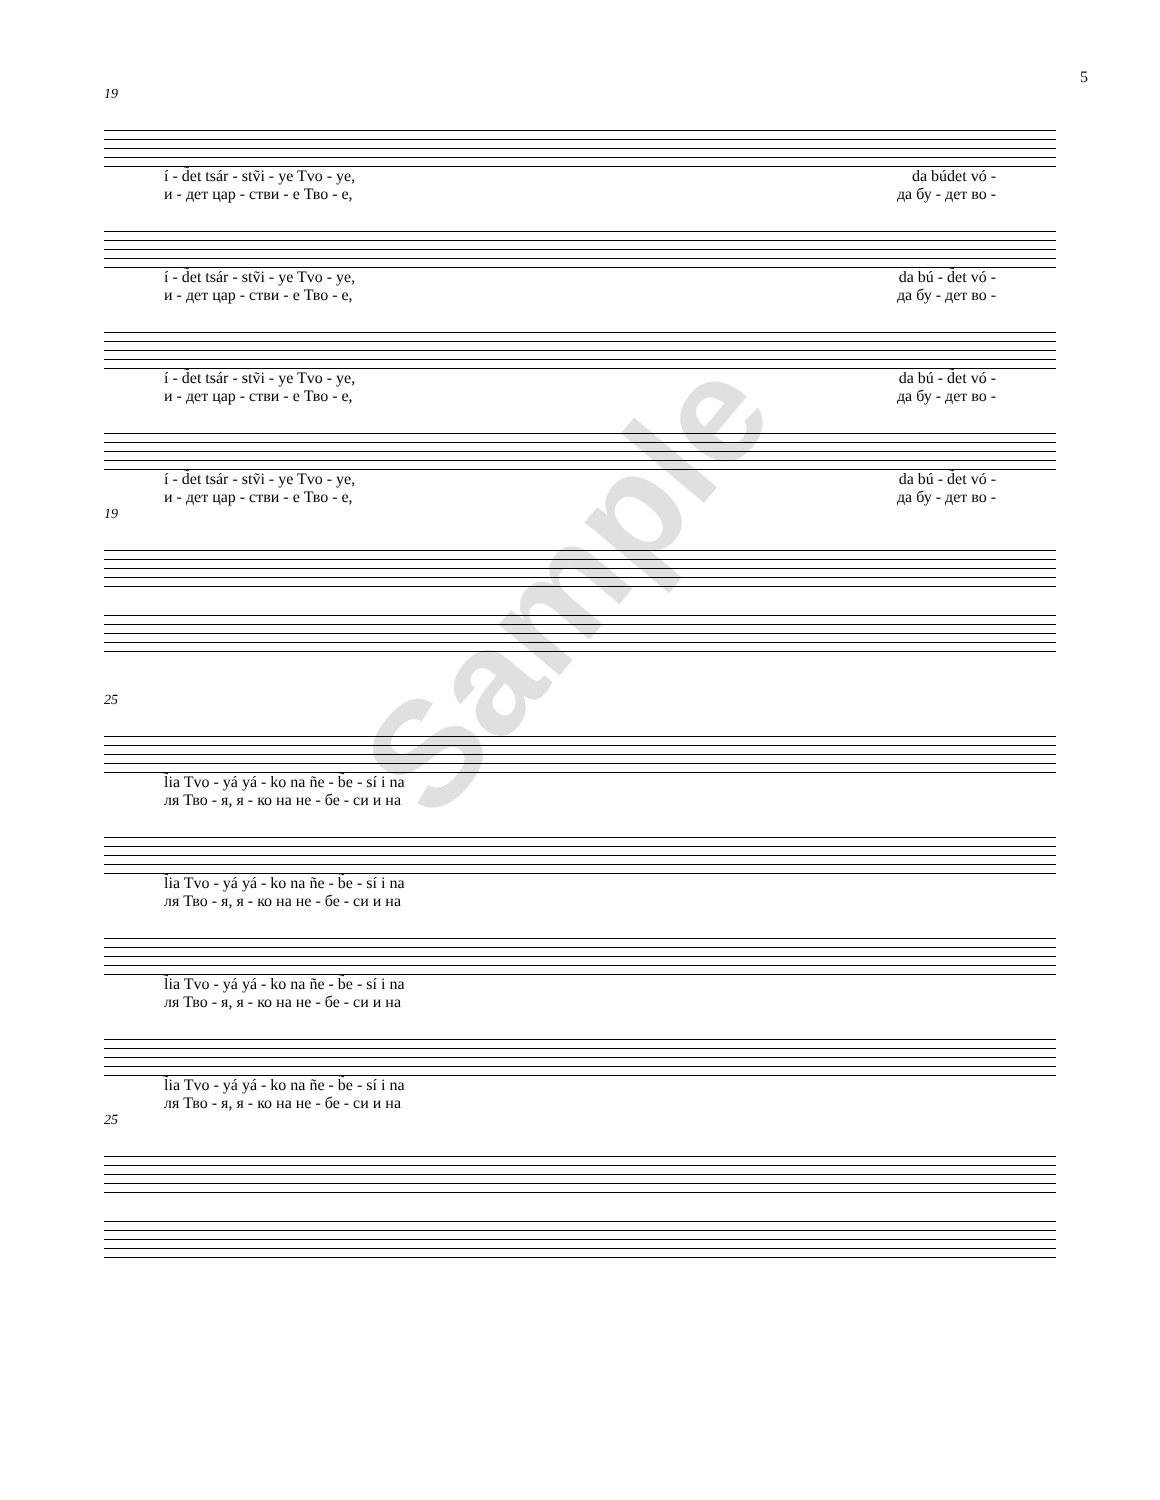5
19
í - d̃et tsár - stṽi - ye Tvo - ye, da búdet vó -
и - дет цар - стви - е Тво - е, да бу - дет во -
í - d̃et tsár - stṽi - ye Tvo - ye, da bú - d̃et vó -
и - дет цар - стви - е Тво - е, да бу - дет во -
í - d̃et tsár - stṽi - ye Tvo - ye, da bú - d̃et vó -
и - дет цар - стви - е Тво - е, да бу - дет во -
í - d̃et tsár - stṽi - ye Tvo - ye, da bú - d̃et vó -
и - дет цар - стви - е Тво - е, да бу - дет во -
19
25
l̃ia Tvo - yá yá - ko na ñe - b̃e - sí i na
ля Тво - я, я - ко на не - бе - си и на
l̃ia Tvo - yá yá - ko na ñe - b̃e - sí i na
ля Тво - я, я - ко на не - бе - си и на
l̃ia Tvo - yá yá - ko na ñe - b̃e - sí i na
ля Тво - я, я - ко на не - бе - си и на
l̃ia Tvo - yá yá - ko na ñe - b̃e - sí i na
ля Тво - я, я - ко на не - бе - си и на
25
Sample